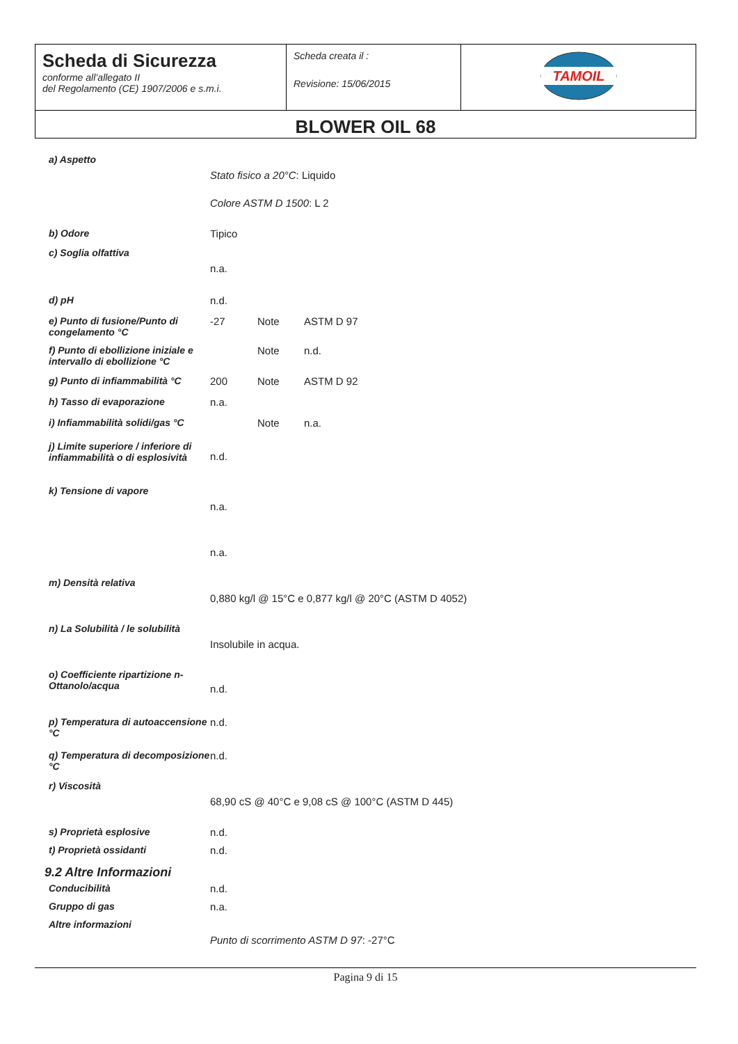| Scheda di Sicurezza conforme all’allegato II del Regolamento (CE) 1907/2006 e s.m.i. | Scheda creata il : Revisione: 15/06/2015 | TAMOIL |
| BLOWER OIL 68 | | |
| a) Aspetto | | | |
| | Stato fisico a 20°C : Liquido | | |
| | Colore ASTM D 1500 : L 2 | | |
| b) Odore | Tipico | | |
| c) Soglia olfattiva | | | |
| | n.a. | | |
| d) pH | n.d. | | |
| e) Punto di fusione/Punto di congelamento °C | -27 | Note | ASTM D 97 |
| f) Punto di ebollizione iniziale e intervallo di ebollizione °C | | Note | n.d. |
| g) Punto di infiammabilità °C | 200 | Note | ASTM D 92 |
| h) Tasso di evaporazione | n.a. | | |
| i) Infiammabilità solidi/gas °C | | Note | n.a. |
| j) Limite superiore / inferiore di infiammabilità o di esplosività | n.d. | | |
| k) Tensione di vapore | | | |
| | n.a. | | |
| | n.a. | | |
| m) Densità relativa | | | |
| | 0,880 kg/l @ 15°C e 0,877 kg/l @ 20°C (ASTM D 4052) | | |
| n) La Solubilità / le solubilità | | | |
| | Insolubile in acqua. | | |
| o) Coefficiente ripartizione n-Ottanolo/acqua | n.d. | | |
| p) Temperatura di autoaccensione °C | n.d. | | |
| q) Temperatura di decomposizione °C | n.d. | | |
| r) Viscosità | | | |
| | 68,90 cS @ 40°C e 9,08 cS @ 100°C (ASTM D 445) | | |
| s) Proprietà esplosive | n.d. | | |
| t) Proprietà ossidanti | n.d. | | |
9.2 Altre Informazioni
| Conducibilità | n.d. |
| Gruppo di gas | n.a. |
| Altre informazioni | |
| | Punto di scorrimento ASTM D 97 : -27°C |
Pagina 9 di 15